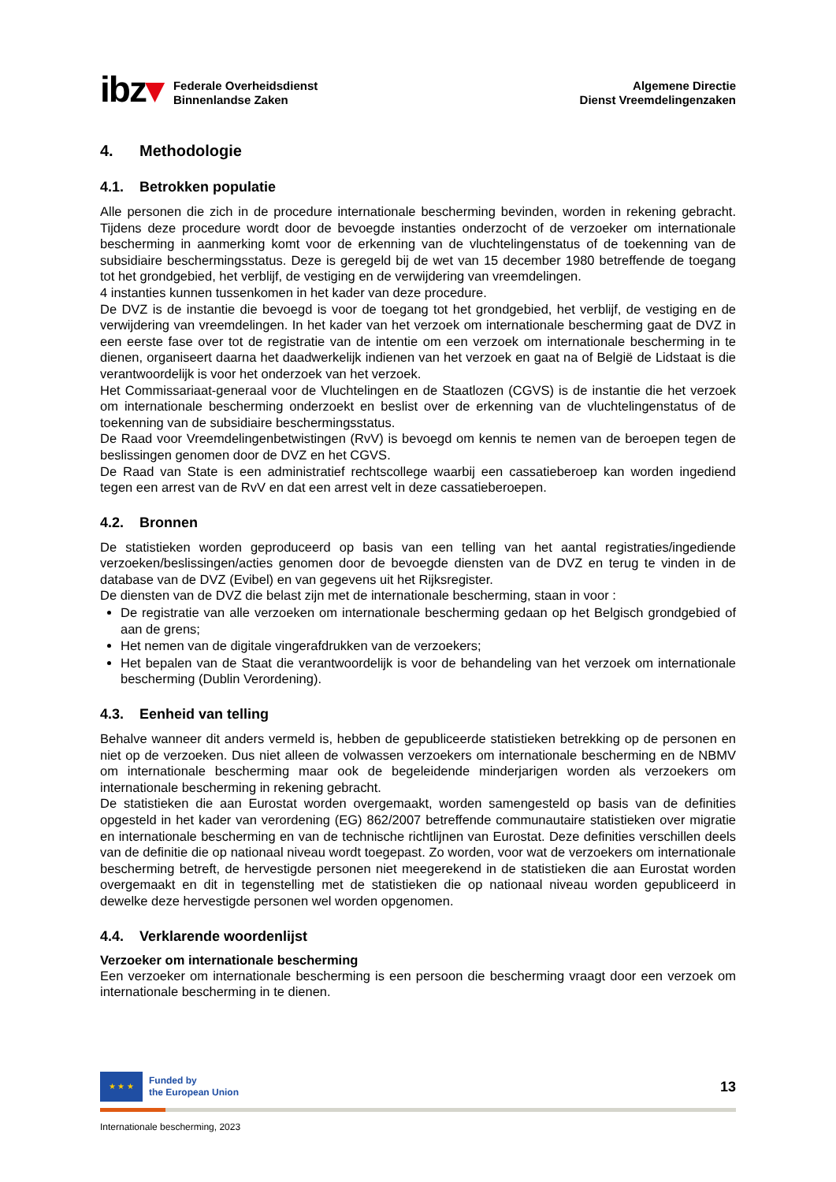ibz▾
Federale Overheidsdienst
Binnenlandse Zaken
Algemene Directie
Dienst Vreemdelingenzaken
4. Methodologie
4.1. Betrokken populatie
Alle personen die zich in de procedure internationale bescherming bevinden, worden in rekening gebracht. Tijdens deze procedure wordt door de bevoegde instanties onderzocht of de verzoeker om internationale bescherming in aanmerking komt voor de erkenning van de vluchtelingenstatus of de toekenning van de subsidiaire beschermingsstatus. Deze is geregeld bij de wet van 15 december 1980 betreffende de toegang tot het grondgebied, het verblijf, de vestiging en de verwijdering van vreemdelingen.
4 instanties kunnen tussenkomen in het kader van deze procedure.
De DVZ is de instantie die bevoegd is voor de toegang tot het grondgebied, het verblijf, de vestiging en de verwijdering van vreemdelingen. In het kader van het verzoek om internationale bescherming gaat de DVZ in een eerste fase over tot de registratie van de intentie om een verzoek om internationale bescherming in te dienen, organiseert daarna het daadwerkelijk indienen van het verzoek en gaat na of België de Lidstaat is die verantwoordelijk is voor het onderzoek van het verzoek.
Het Commissariaat-generaal voor de Vluchtelingen en de Staatlozen (CGVS) is de instantie die het verzoek om internationale bescherming onderzoekt en beslist over de erkenning van de vluchtelingenstatus of de toekenning van de subsidiaire beschermingsstatus.
De Raad voor Vreemdelingenbetwistingen (RvV) is bevoegd om kennis te nemen van de beroepen tegen de beslissingen genomen door de DVZ en het CGVS.
De Raad van State is een administratief rechtscollege waarbij een cassatieberoep kan worden ingediend tegen een arrest van de RvV en dat een arrest velt in deze cassatieberoepen.
4.2. Bronnen
De statistieken worden geproduceerd op basis van een telling van het aantal registraties/ingediende verzoeken/beslissingen/acties genomen door de bevoegde diensten van de DVZ en terug te vinden in de database van de DVZ (Evibel) en van gegevens uit het Rijksregister.
De diensten van de DVZ die belast zijn met de internationale bescherming, staan in voor :
De registratie van alle verzoeken om internationale bescherming gedaan op het Belgisch grondgebied of aan de grens;
Het nemen van de digitale vingerafdrukken van de verzoekers;
Het bepalen van de Staat die verantwoordelijk is voor de behandeling van het verzoek om internationale bescherming (Dublin Verordening).
4.3. Eenheid van telling
Behalve wanneer dit anders vermeld is, hebben de gepubliceerde statistieken betrekking op de personen en niet op de verzoeken. Dus niet alleen de volwassen verzoekers om internationale bescherming en de NBMV om internationale bescherming maar ook de begeleidende minderjarigen worden als verzoekers om internationale bescherming in rekening gebracht.
De statistieken die aan Eurostat worden overgemaakt, worden samengesteld op basis van de definities opgesteld in het kader van verordening (EG) 862/2007 betreffende communautaire statistieken over migratie en internationale bescherming en van de technische richtlijnen van Eurostat. Deze definities verschillen deels van de definitie die op nationaal niveau wordt toegepast. Zo worden, voor wat de verzoekers om internationale bescherming betreft, de hervestigde personen niet meegerekend in de statistieken die aan Eurostat worden overgemaakt en dit in tegenstelling met de statistieken die op nationaal niveau worden gepubliceerd in dewelke deze hervestigde personen wel worden opgenomen.
4.4. Verklarende woordenlijst
Verzoeker om internationale bescherming
Een verzoeker om internationale bescherming is een persoon die bescherming vraagt door een verzoek om internationale bescherming in te dienen.
★ ★ ★
Funded by
the European Union
13
Internationale bescherming, 2023